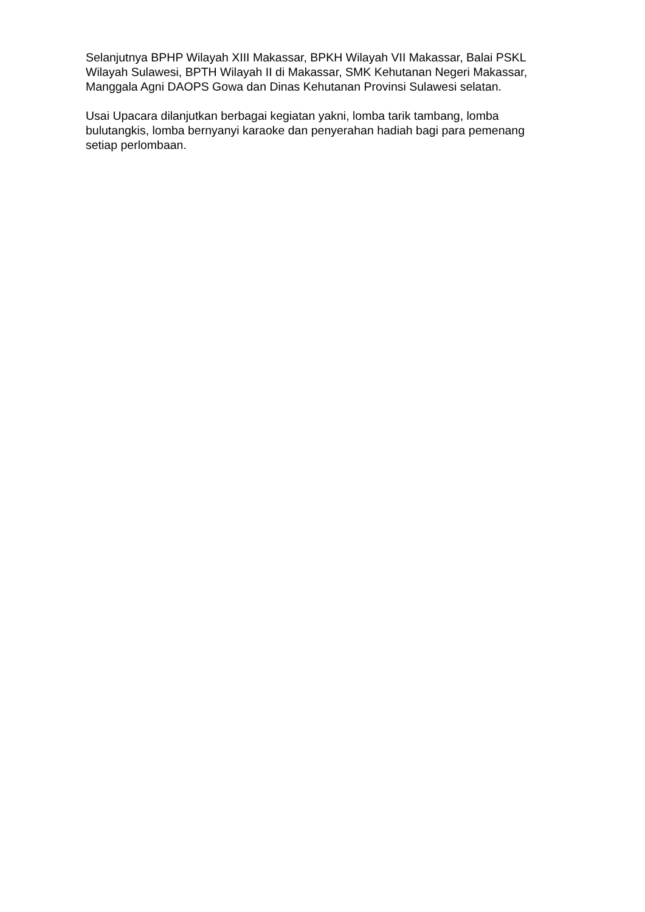Selanjutnya BPHP Wilayah XIII Makassar, BPKH Wilayah VII Makassar, Balai PSKL Wilayah Sulawesi, BPTH Wilayah II di Makassar, SMK Kehutanan Negeri Makassar, Manggala Agni DAOPS Gowa dan Dinas Kehutanan Provinsi Sulawesi selatan.
Usai Upacara dilanjutkan berbagai kegiatan yakni, lomba tarik tambang, lomba bulutangkis, lomba bernyanyi karaoke dan penyerahan hadiah bagi para pemenang setiap perlombaan.